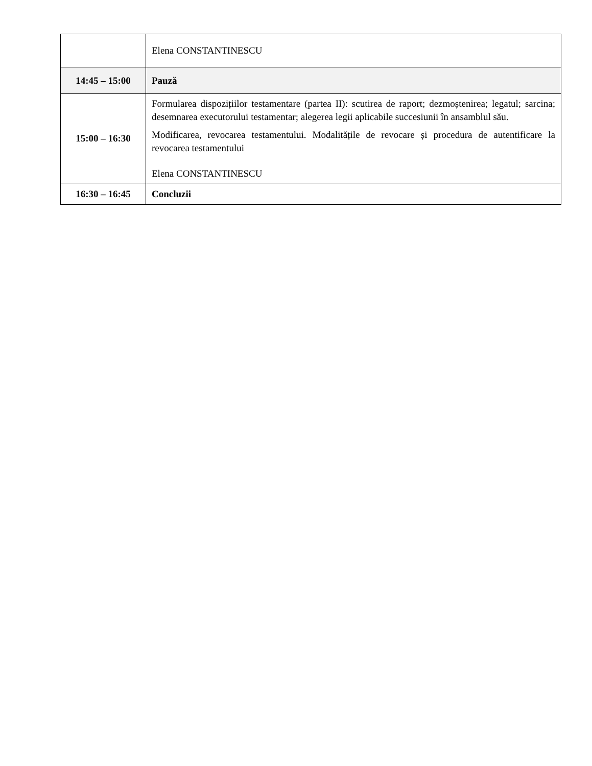| | Elena CONSTANTINESCU |
| 14:45 – 15:00 | Pauză |
| 15:00 – 16:30 | Formularea dispozițiilor testamentare (partea II): scutirea de raport; dezmoștenirea; legatul; sarcina; desemnarea executorului testamentar; alegerea legii aplicabile succesiunii în ansamblul său. Modificarea, revocarea testamentului. Modalitățile de revocare și procedura de autentificare la revocarea testamentului Elena CONSTANTINESCU |
| 16:30 – 16:45 | Concluzii |